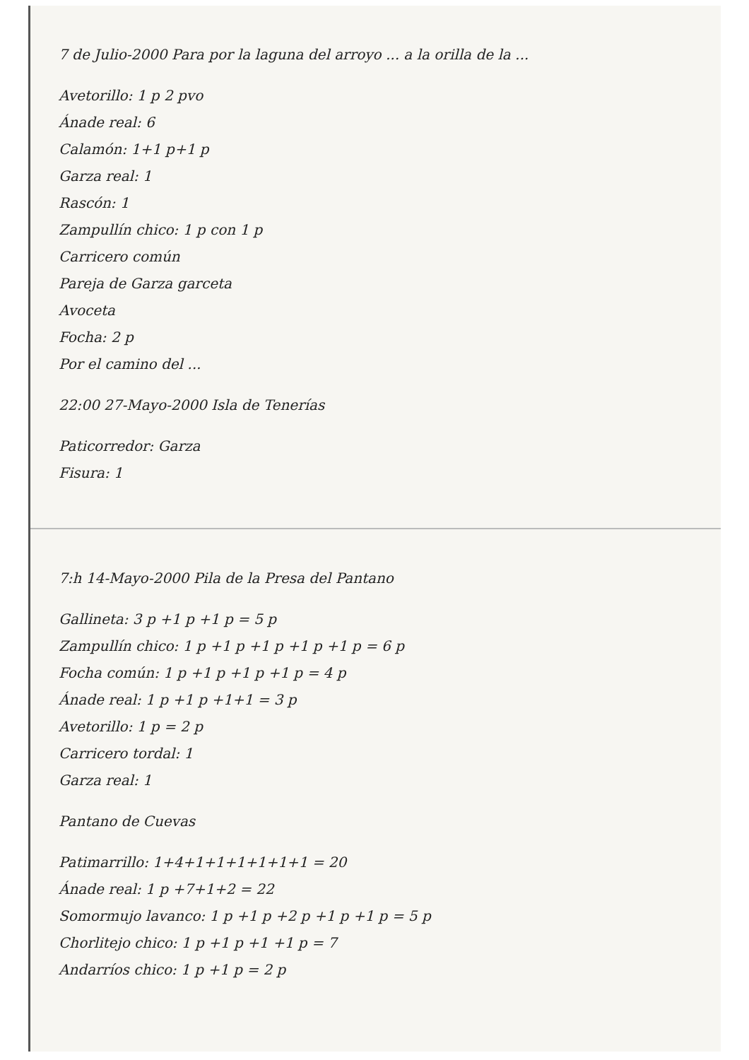7 de Julio-2000 Para por la laguna del arroyo ... a la orilla de la ...
Avetorillo: 1 p 2 pvo
Ánade real: 6
Calamón: 1+1 p+1 p
Garza real: 1
Rascón: 1
Zampullín chico: 1 p con 1 p
Carricero común
Pareja de Garza garceta
Avoceta
Focha: 2 p
Por el camino del ...
22:00 27-Mayo-2000 Isla de Tenerías
Paticorredor: Garza
Fisura: 1
7:h 14-Mayo-2000 Pila de la Presa del Pantano
Gallineta: 3 p +1 p +1 p = 5 p
Zampullín chico: 1 p +1 p +1 p +1 p +1 p = 6 p
Focha común: 1 p +1 p +1 p +1 p = 4 p
Ánade real: 1 p +1 p +1+1 = 3 p
Avetorillo: 1 p = 2 p
Carricero tordal: 1
Garza real: 1
Pantano de Cuevas
Patimarrillo: 1+4+1+1+1+1+1+1 = 20
Ánade real: 1 p +7+1+2 = 22
Somormujo lavanco: 1 p +1 p +2 p +1 p +1 p = 5 p
Chorlitejo chico: 1 p +1 p +1 +1 p = 7
Andarríos chico: 1 p +1 p = 2 p